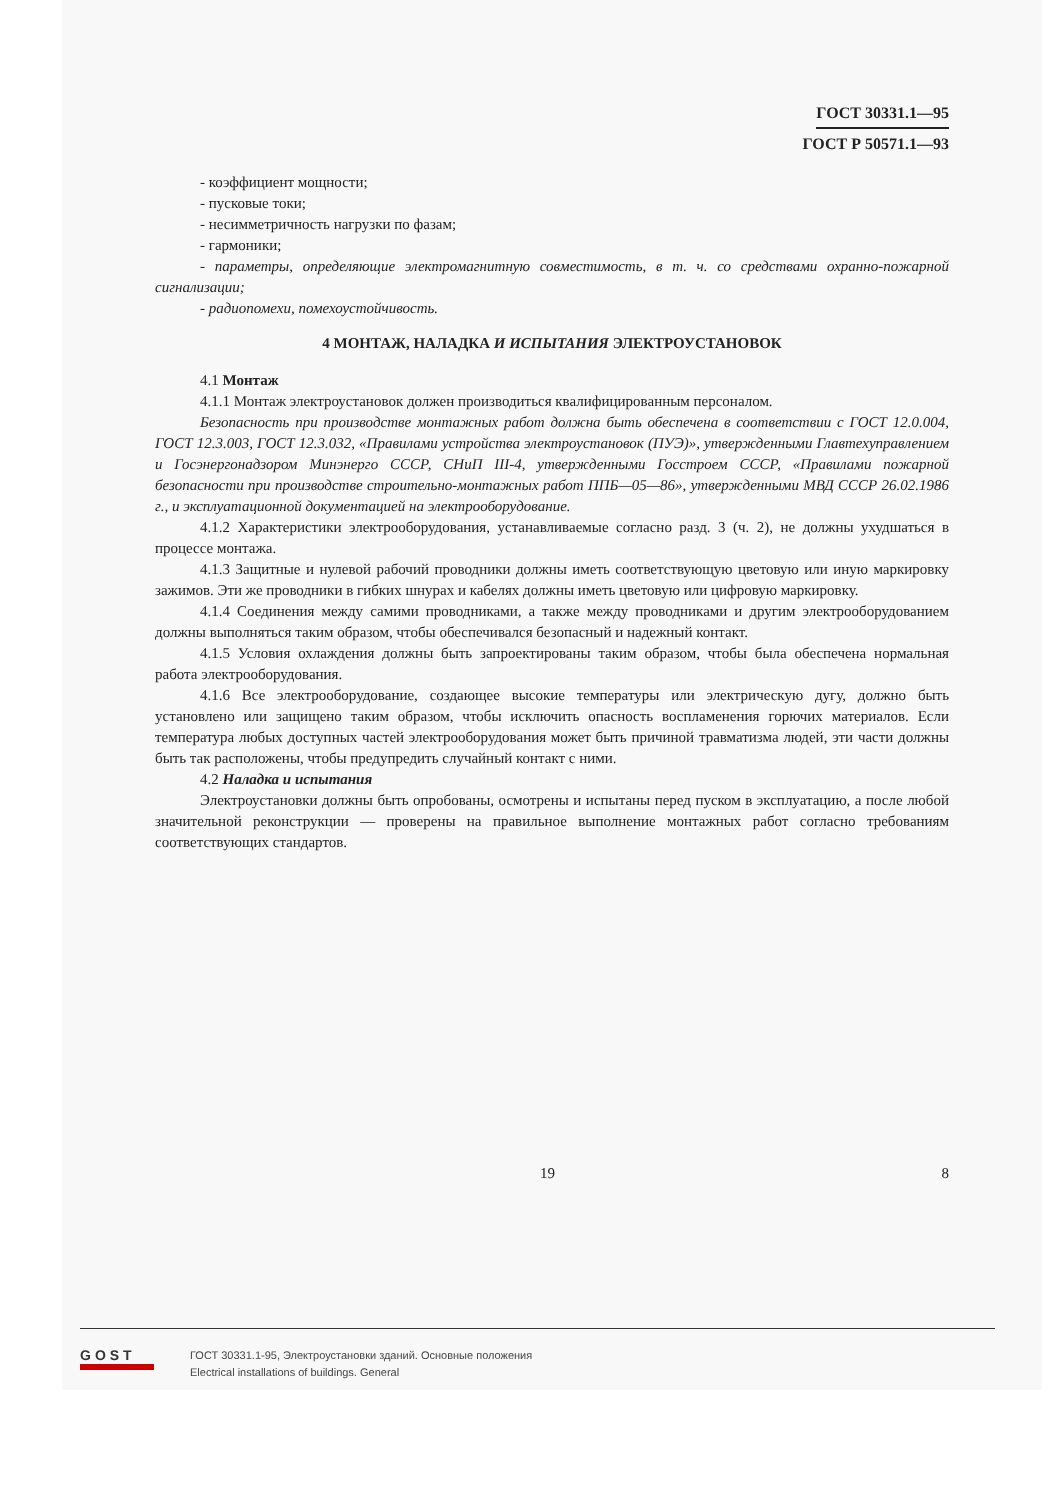ГОСТ 30331.1—95
ГОСТ Р 50571.1—93
- коэффициент мощности;
- пусковые токи;
- несимметричность нагрузки по фазам;
- гармоники;
- параметры, определяющие электромагнитную совместимость, в т. ч. со средствами охранно-пожарной сигнализации;
- радиопомехи, помехоустойчивость.
4 МОНТАЖ, НАЛАДКА И ИСПЫТАНИЯ ЭЛЕКТРОУСТАНОВОК
4.1 Монтаж
4.1.1 Монтаж электроустановок должен производиться квалифицированным персоналом.
Безопасность при производстве монтажных работ должна быть обеспечена в соответствии с ГОСТ 12.0.004, ГОСТ 12.3.003, ГОСТ 12.3.032, «Правилами устройства электроустановок (ПУЭ)», утвержденными Главтехуправлением и Госэнергонадзором Минэнерго СССР, СНиП III-4, утвержденными Госстроем СССР, «Правилами пожарной безопасности при производстве строительно-монтажных работ ППБ—05—86», утвержденными МВД СССР 26.02.1986 г., и эксплуатационной документацией на электрооборудование.
4.1.2 Характеристики электрооборудования, устанавливаемые согласно разд. 3 (ч. 2), не должны ухудшаться в процессе монтажа.
4.1.3 Защитные и нулевой рабочий проводники должны иметь соответствующую цветовую или иную маркировку зажимов. Эти же проводники в гибких шнурах и кабелях должны иметь цветовую или цифровую маркировку.
4.1.4 Соединения между самими проводниками, а также между проводниками и другим электрооборудованием должны выполняться таким образом, чтобы обеспечивался безопасный и надежный контакт.
4.1.5 Условия охлаждения должны быть запроектированы таким образом, чтобы была обеспечена нормальная работа электрооборудования.
4.1.6 Все электрооборудование, создающее высокие температуры или электрическую дугу, должно быть установлено или защищено таким образом, чтобы исключить опасность воспламенения горючих материалов. Если температура любых доступных частей электрооборудования может быть причиной травматизма людей, эти части должны быть так расположены, чтобы предупредить случайный контакт с ними.
4.2 Наладка и испытания
Электроустановки должны быть опробованы, осмотрены и испытаны перед пуском в эксплуатацию, а после любой значительной реконструкции — проверены на правильное выполнение монтажных работ согласно требованиям соответствующих стандартов.
19 8
GOST
ГОСТ 30331.1-95, Электроустановки зданий. Основные положения
Electrical installations of buildings. General